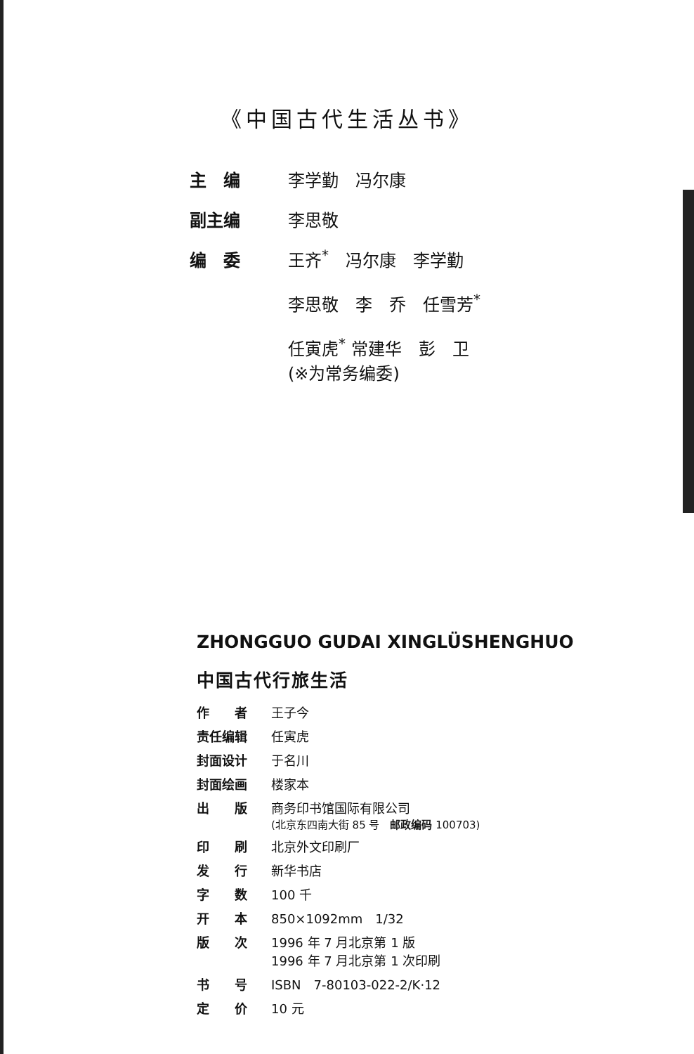《中国古代生活丛书》
| 主 编 | 李学勤 冯尔康 |
| 副主编 | 李思敬 |
| 编 委 | 王齐<sup>*</sup> 冯尔康 李学勤 李思敬 李 乔 任雪芳<sup>*</sup> 任寅虎<sup>*</sup> 常建华 彭 卫 (※为常务编委) |
ZHONGGUO GUDAI XINGLÜSHENGHUO
中国古代行旅生活
| 作 者 | 王子今 |
| 责任编辑 | 任寅虎 |
| 封面设计 | 于名川 |
| 封面绘画 | 楼家本 |
| 出 版 | 商务印书馆国际有限公司 (北京东四南大街 85 号 邮政编码 100703) |
| 印 刷 | 北京外文印刷厂 |
| 发 行 | 新华书店 |
| 字 数 | 100 千 |
| 开 本 | 850×1092mm 1/32 |
| 版 次 | 1996 年 7 月北京第 1 版 1996 年 7 月北京第 1 次印刷 |
| 书 号 | ISBN 7-80103-022-2/K·12 |
| 定 价 | 10 元 |